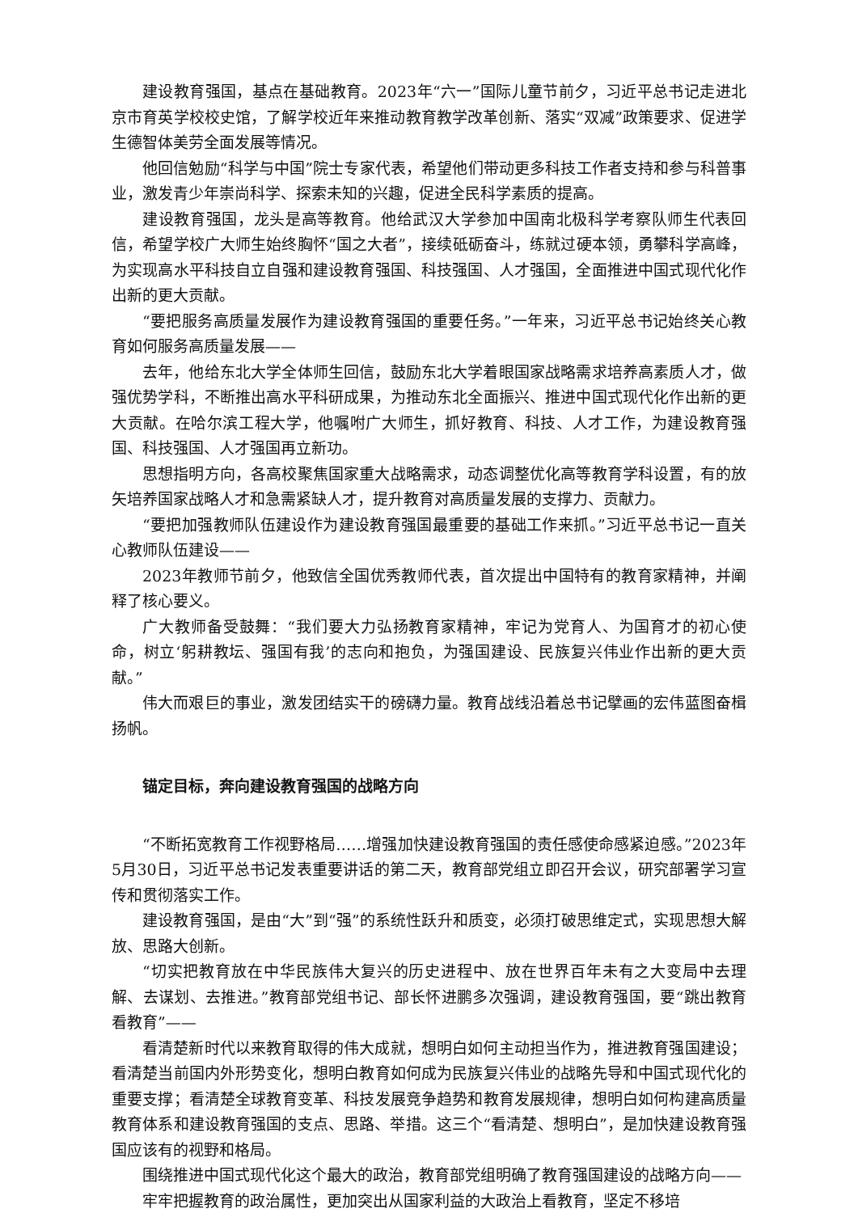建设教育强国，基点在基础教育。2023年“六一”国际儿童节前夕，习近平总书记走进北京市育英学校校史馆，了解学校近年来推动教育教学改革创新、落实“双减”政策要求、促进学生德智体美劳全面发展等情况。
他回信勉励“科学与中国”院士专家代表，希望他们带动更多科技工作者支持和参与科普事业，激发青少年崇尚科学、探索未知的兴趣，促进全民科学素质的提高。
建设教育强国，龙头是高等教育。他给武汉大学参加中国南北极科学考察队师生代表回信，希望学校广大师生始终胸怀“国之大者”，接续砥砺奋斗，练就过硬本领，勇攀科学高峰，为实现高水平科技自立自强和建设教育强国、科技强国、人才强国，全面推进中国式现代化作出新的更大贡献。
“要把服务高质量发展作为建设教育强国的重要任务。”一年来，习近平总书记始终关心教育如何服务高质量发展——
去年，他给东北大学全体师生回信，鼓励东北大学着眼国家战略需求培养高素质人才，做强优势学科，不断推出高水平科研成果，为推动东北全面振兴、推进中国式现代化作出新的更大贡献。在哈尔滨工程大学，他嘱咐广大师生，抓好教育、科技、人才工作，为建设教育强国、科技强国、人才强国再立新功。
思想指明方向，各高校聚焦国家重大战略需求，动态调整优化高等教育学科设置，有的放矢培养国家战略人才和急需紧缺人才，提升教育对高质量发展的支撑力、贡献力。
“要把加强教师队伍建设作为建设教育强国最重要的基础工作来抓。”习近平总书记一直关心教师队伍建设——
2023年教师节前夕，他致信全国优秀教师代表，首次提出中国特有的教育家精神，并阐释了核心要义。
广大教师备受鼓舞：“我们要大力弘扬教育家精神，牢记为党育人、为国育才的初心使命，树立‘躬耕教坛、强国有我’的志向和抱负，为强国建设、民族复兴伟业作出新的更大贡献。”
伟大而艰巨的事业，激发团结实干的磅礴力量。教育战线沿着总书记擘画的宏伟蓝图奋楫扬帆。
锚定目标，奔向建设教育强国的战略方向
“不断拓宽教育工作视野格局……增强加快建设教育强国的责任感使命感紧迫感。”2023年5月30日，习近平总书记发表重要讲话的第二天，教育部党组立即召开会议，研究部署学习宣传和贯彻落实工作。
建设教育强国，是由“大”到“强”的系统性跃升和质变，必须打破思维定式，实现思想大解放、思路大创新。
“切实把教育放在中华民族伟大复兴的历史进程中、放在世界百年未有之大变局中去理解、去谋划、去推进。”教育部党组书记、部长怀进鹏多次强调，建设教育强国，要“跳出教育看教育”——
看清楚新时代以来教育取得的伟大成就，想明白如何主动担当作为，推进教育强国建设；看清楚当前国内外形势变化，想明白教育如何成为民族复兴伟业的战略先导和中国式现代化的重要支撑；看清楚全球教育变革、科技发展竞争趋势和教育发展规律，想明白如何构建高质量教育体系和建设教育强国的支点、思路、举措。这三个“看清楚、想明白”，是加快建设教育强国应该有的视野和格局。
围绕推进中国式现代化这个最大的政治，教育部党组明确了教育强国建设的战略方向——
牢牢把握教育的政治属性，更加突出从国家利益的大政治上看教育，坚定不移培